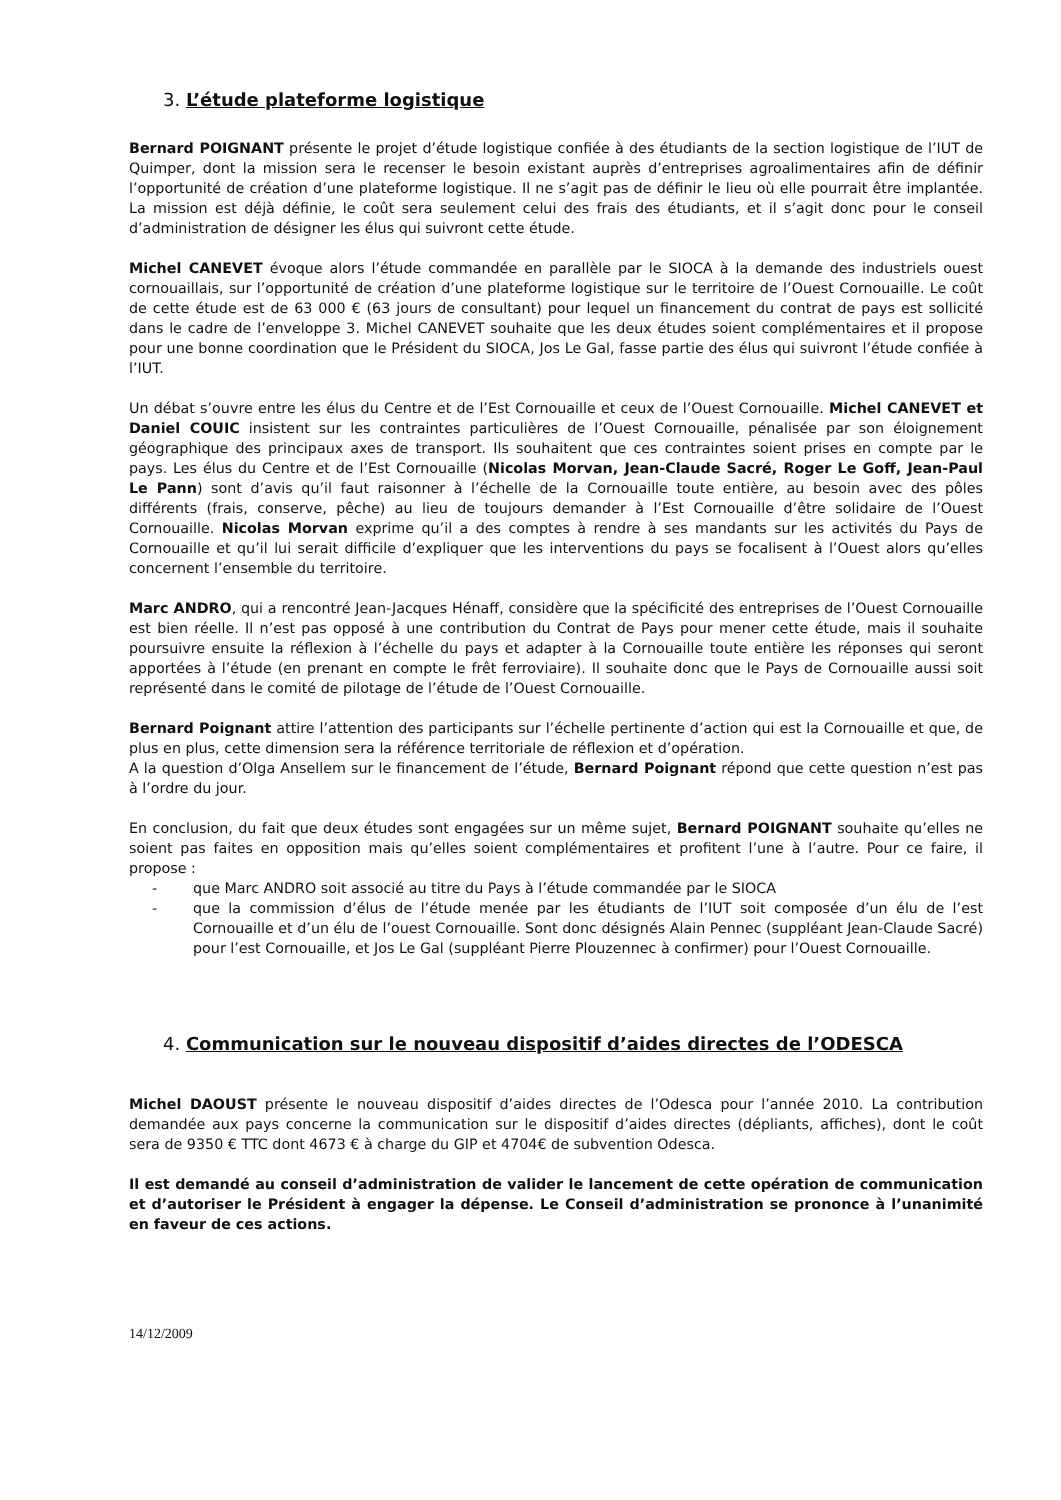3. L’étude plateforme logistique
Bernard POIGNANT présente le projet d’étude logistique confiée à des étudiants de la section logistique de l’IUT de Quimper, dont la mission sera le recenser le besoin existant auprès d’entreprises agroalimentaires afin de définir l’opportunité de création d’une plateforme logistique. Il ne s’agit pas de définir le lieu où elle pourrait être implantée. La mission est déjà définie, le coût sera seulement celui des frais des étudiants, et il s’agit donc pour le conseil d’administration de désigner les élus qui suivront cette étude.
Michel CANEVET évoque alors l’étude commandée en parallèle par le SIOCA à la demande des industriels ouest cornouaillais, sur l’opportunité de création d’une plateforme logistique sur le territoire de l’Ouest Cornouaille. Le coût de cette étude est de 63 000 € (63 jours de consultant) pour lequel un financement du contrat de pays est sollicité dans le cadre de l’enveloppe 3. Michel CANEVET souhaite que les deux études soient complémentaires et il propose pour une bonne coordination que le Président du SIOCA, Jos Le Gal, fasse partie des élus qui suivront l’étude confiée à l’IUT.
Un débat s’ouvre entre les élus du Centre et de l’Est Cornouaille et ceux de l’Ouest Cornouaille. Michel CANEVET et Daniel COUIC insistent sur les contraintes particulières de l’Ouest Cornouaille, pénalisée par son éloignement géographique des principaux axes de transport. Ils souhaitent que ces contraintes soient prises en compte par le pays. Les élus du Centre et de l’Est Cornouaille (Nicolas Morvan, Jean-Claude Sacré, Roger Le Goff, Jean-Paul Le Pann) sont d’avis qu’il faut raisonner à l’échelle de la Cornouaille toute entière, au besoin avec des pôles différents (frais, conserve, pêche) au lieu de toujours demander à l’Est Cornouaille d’être solidaire de l’Ouest Cornouaille. Nicolas Morvan exprime qu’il a des comptes à rendre à ses mandants sur les activités du Pays de Cornouaille et qu’il lui serait difficile d’expliquer que les interventions du pays se focalisent à l’Ouest alors qu’elles concernent l’ensemble du territoire.
Marc ANDRO, qui a rencontré Jean-Jacques Hénaff, considère que la spécificité des entreprises de l’Ouest Cornouaille est bien réelle. Il n’est pas opposé à une contribution du Contrat de Pays pour mener cette étude, mais il souhaite poursuivre ensuite la réflexion à l’échelle du pays et adapter à la Cornouaille toute entière les réponses qui seront apportées à l’étude (en prenant en compte le frêt ferroviaire). Il souhaite donc que le Pays de Cornouaille aussi soit représenté dans le comité de pilotage de l’étude de l’Ouest Cornouaille.
Bernard Poignant attire l’attention des participants sur l’échelle pertinente d’action qui est la Cornouaille et que, de plus en plus, cette dimension sera la référence territoriale de réflexion et d’opération.
A la question d’Olga Ansellem sur le financement de l’étude, Bernard Poignant répond que cette question n’est pas à l’ordre du jour.
En conclusion, du fait que deux études sont engagées sur un même sujet, Bernard POIGNANT souhaite qu’elles ne soient pas faites en opposition mais qu’elles soient complémentaires et profitent l’une à l’autre. Pour ce faire, il propose :
- que Marc ANDRO soit associé au titre du Pays à l’étude commandée par le SIOCA
- que la commission d’élus de l’étude menée par les étudiants de l’IUT soit composée d’un élu de l’est Cornouaille et d’un élu de l’ouest Cornouaille. Sont donc désignés Alain Pennec (suppléant Jean-Claude Sacré) pour l’est Cornouaille, et Jos Le Gal (suppléant Pierre Plouzennec à confirmer) pour l’Ouest Cornouaille.
4. Communication sur le nouveau dispositif d’aides directes de l’ODESCA
Michel DAOUST présente le nouveau dispositif d’aides directes de l’Odesca pour l’année 2010. La contribution demandée aux pays concerne la communication sur le dispositif d’aides directes (dépliants, affiches), dont le coût sera de 9350 € TTC dont 4673 € à charge du GIP et 4704€ de subvention Odesca.
Il est demandé au conseil d’administration de valider le lancement de cette opération de communication et d’autoriser le Président à engager la dépense. Le Conseil d’administration se prononce à l’unanimité en faveur de ces actions.
14/12/2009